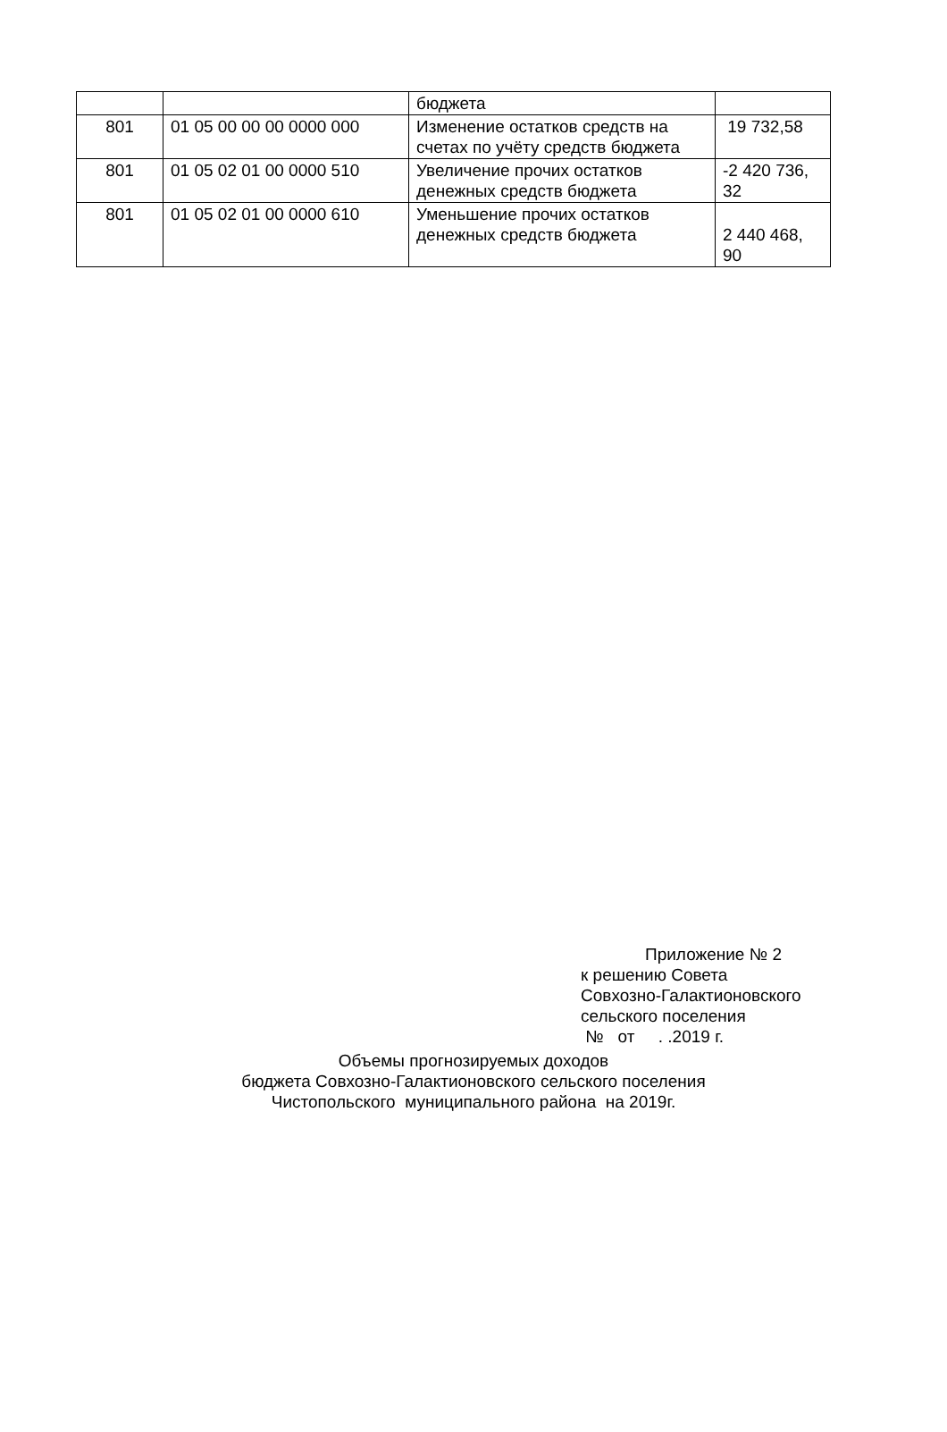| | | бюджета | |
| 801 | 01 05 00 00 00 0000 000 | Изменение остатков средств на счетах по учёту средств бюджета | 19 732,58 |
| 801 | 01 05 02 01 00 0000 510 | Увеличение прочих остатков денежных средств бюджета | -2 420 736, 32 |
| 801 | 01 05 02 01 00 0000 610 | Уменьшение прочих остатков денежных средств бюджета | 2 440 468, 90 |
Приложение № 2
к решению Совета
Совхозно-Галактионовского
сельского поселения
№ от . .2019 г.
Объемы прогнозируемых доходов
бюджета Совхозно-Галактионовского сельского поселения
Чистопольского муниципального района на 2019г.